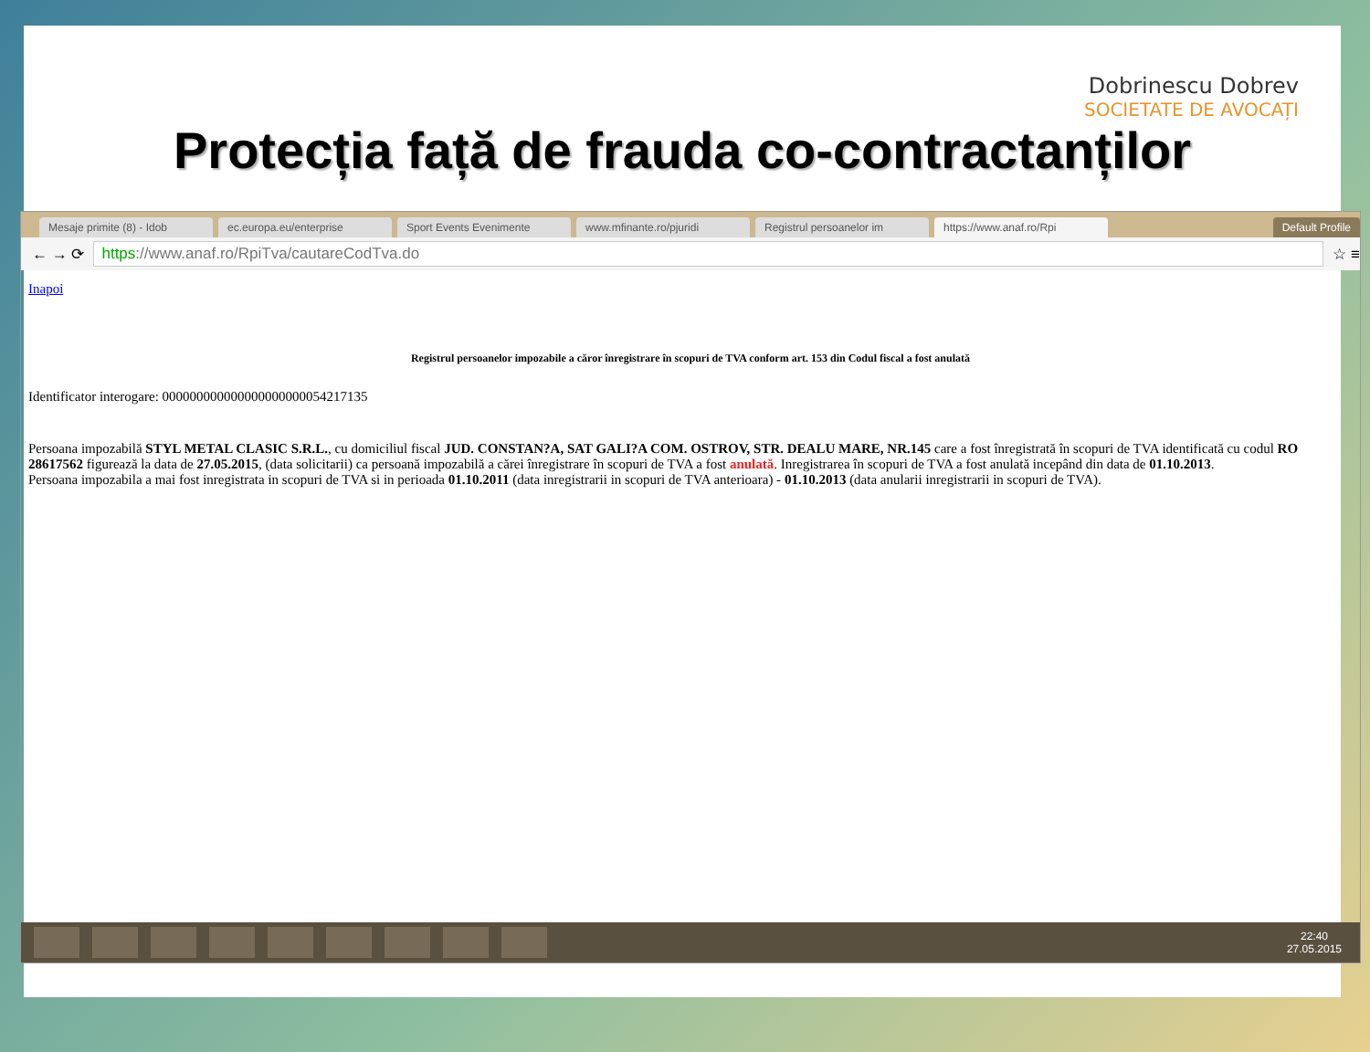Dobrinescu Dobrev
SOCIETATE DE AVOCAȚI
Protecția față de frauda co-contractanților
Mesaje primite (8) - Idob ec.europa.eu/enterprise Sport Events Evenimente www.mfinante.ro/pjuridi Registrul persoanelor im https://www.anaf.ro/Rpi Default Profile
← → ⟳
https://www.anaf.ro/RpiTva/cautareCodTva.do
☆ ≡
Inapoi
Registrul persoanelor impozabile a căror înregistrare în scopuri de TVA conform art. 153 din Codul fiscal a fost anulată
Identificator interogare: 000000000000000000000054217135
Persoana impozabilă STYL METAL CLASIC S.R.L., cu domiciliul fiscal JUD. CONSTAN?A, SAT GALI?A COM. OSTROV, STR. DEALU MARE, NR.145 care a fost înregistrată în scopuri de TVA identificată cu codul RO 28617562 figurează la data de 27.05.2015, (data solicitarii) ca persoană impozabilă a cărei înregistrare în scopuri de TVA a fost anulată. Inregistrarea în scopuri de TVA a fost anulată incepând din data de 01.10.2013.
Persoana impozabila a mai fost inregistrata in scopuri de TVA si in perioada 01.10.2011 (data inregistrarii in scopuri de TVA anterioara) - 01.10.2013 (data anularii inregistrarii in scopuri de TVA).
22:40
27.05.2015